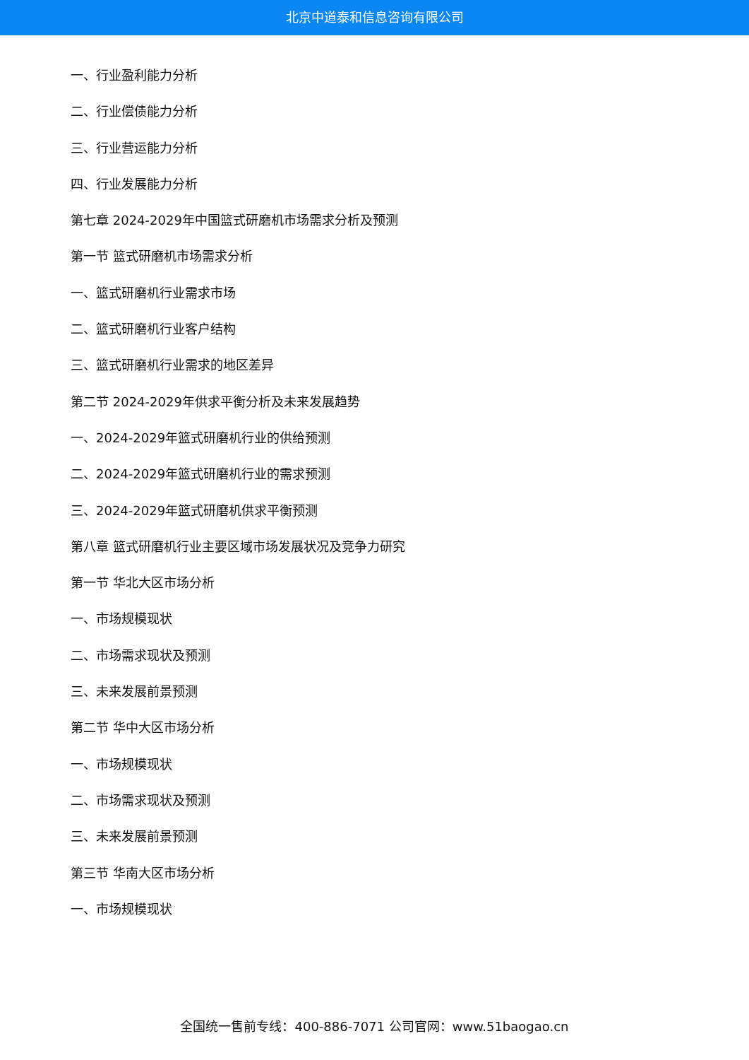北京中道泰和信息咨询有限公司
一、行业盈利能力分析
二、行业偿债能力分析
三、行业营运能力分析
四、行业发展能力分析
第七章 2024-2029年中国篮式研磨机市场需求分析及预测
第一节 篮式研磨机市场需求分析
一、篮式研磨机行业需求市场
二、篮式研磨机行业客户结构
三、篮式研磨机行业需求的地区差异
第二节 2024-2029年供求平衡分析及未来发展趋势
一、2024-2029年篮式研磨机行业的供给预测
二、2024-2029年篮式研磨机行业的需求预测
三、2024-2029年篮式研磨机供求平衡预测
第八章 篮式研磨机行业主要区域市场发展状况及竞争力研究
第一节 华北大区市场分析
一、市场规模现状
二、市场需求现状及预测
三、未来发展前景预测
第二节 华中大区市场分析
一、市场规模现状
二、市场需求现状及预测
三、未来发展前景预测
第三节 华南大区市场分析
一、市场规模现状
全国统一售前专线：400-886-7071 公司官网：www.51baogao.cn